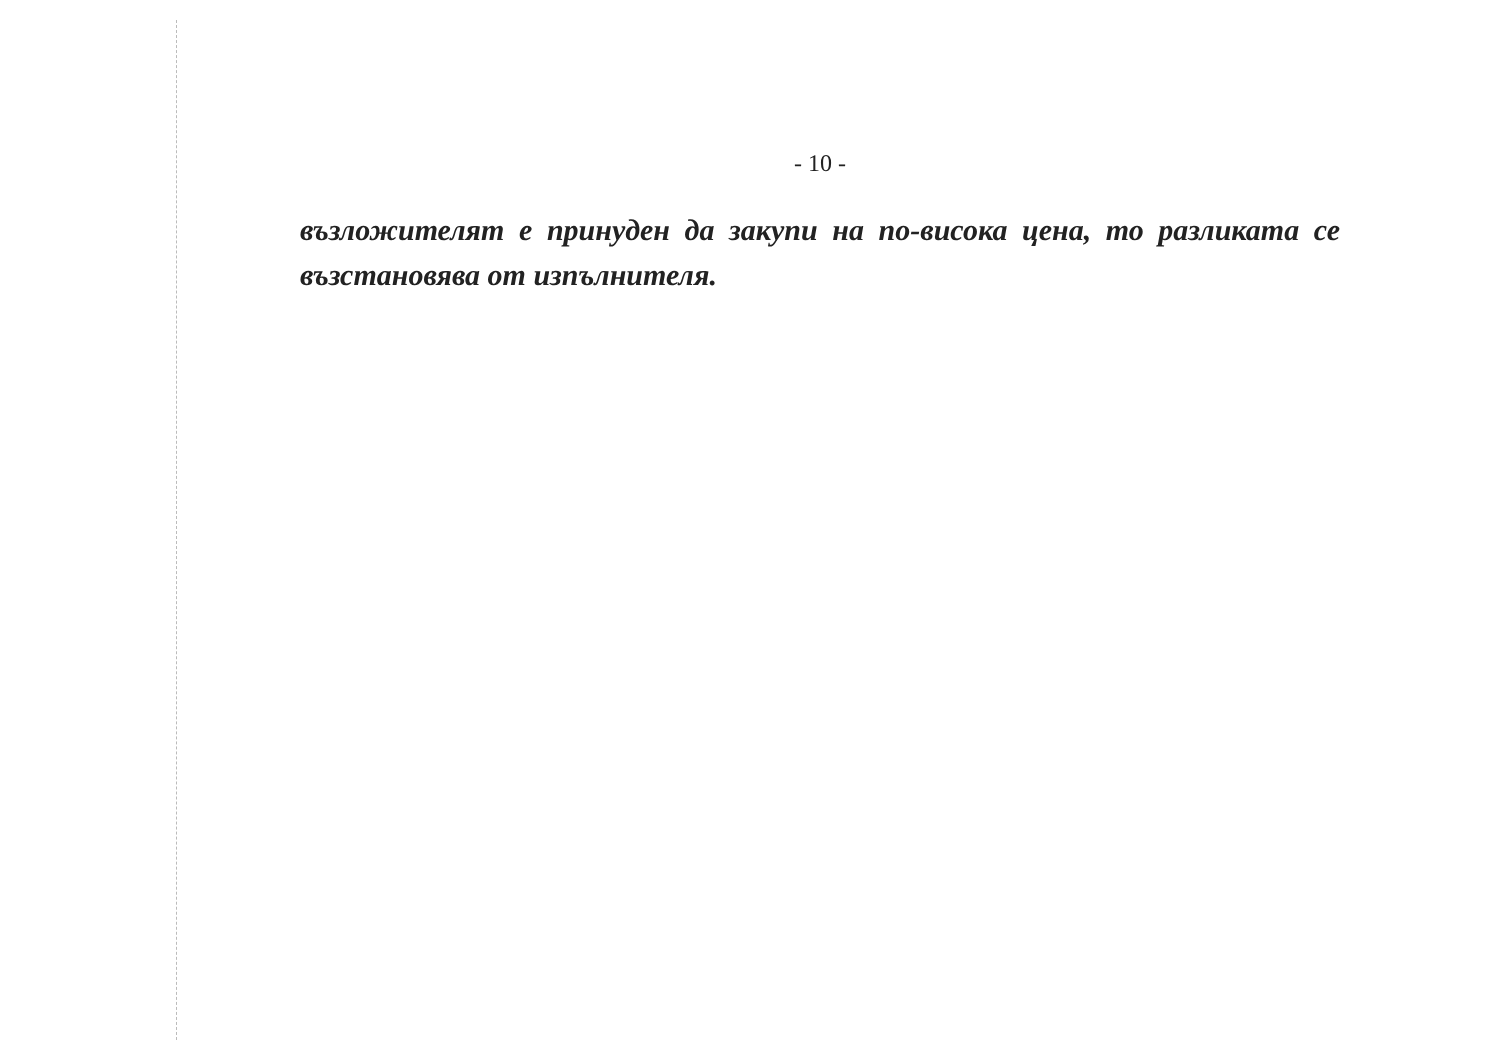- 10 -
възложителят е принуден да закупи на по-висока цена, то разликата се възстановява от изпълнителя.